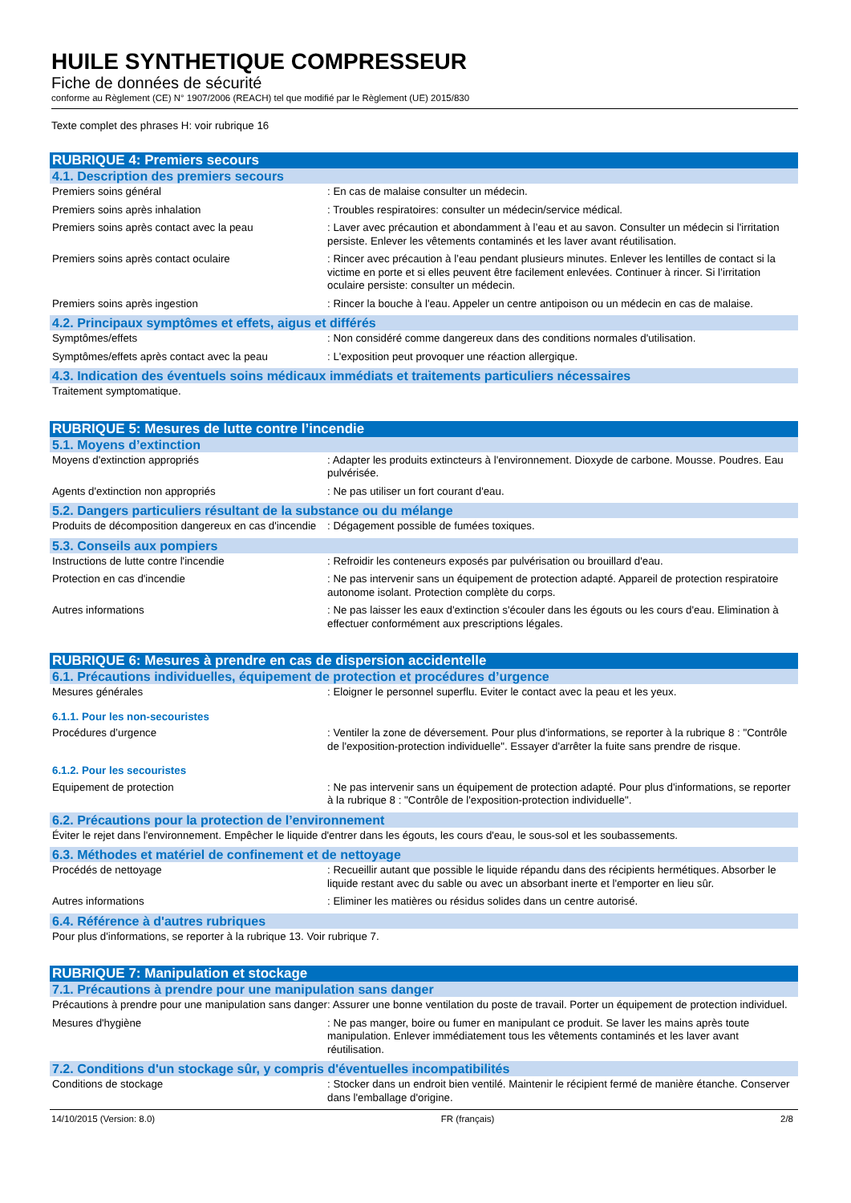HUILE SYNTHETIQUE COMPRESSEUR
Fiche de données de sécurité
conforme au Règlement (CE) N° 1907/2006 (REACH) tel que modifié par le Règlement (UE) 2015/830
Texte complet des phrases H: voir rubrique 16
RUBRIQUE 4: Premiers secours
4.1. Description des premiers secours
Premiers soins général : En cas de malaise consulter un médecin.
Premiers soins après inhalation : Troubles respiratoires: consulter un médecin/service médical.
Premiers soins après contact avec la peau : Laver avec précaution et abondamment à l’eau et au savon. Consulter un médecin si l'irritation persiste. Enlever les vêtements contaminés et les laver avant réutilisation.
Premiers soins après contact oculaire : Rincer avec précaution à l’eau pendant plusieurs minutes. Enlever les lentilles de contact si la victime en porte et si elles peuvent être facilement enlevées. Continuer à rincer. Si l’irritation oculaire persiste: consulter un médecin.
Premiers soins après ingestion : Rincer la bouche à l'eau. Appeler un centre antipoison ou un médecin en cas de malaise.
4.2. Principaux symptômes et effets, aigus et différés
Symptômes/effets : Non considéré comme dangereux dans des conditions normales d'utilisation.
Symptômes/effets après contact avec la peau
: L'exposition peut provoquer une réaction allergique.
4.3. Indication des éventuels soins médicaux immédiats et traitements particuliers nécessaires
Traitement symptomatique.
RUBRIQUE 5: Mesures de lutte contre l’incendie
5.1. Moyens d’extinction
Moyens d'extinction appropriés : Adapter les produits extincteurs à l'environnement. Dioxyde de carbone. Mousse. Poudres. Eau pulvérisée.
Agents d'extinction non appropriés : Ne pas utiliser un fort courant d'eau.
5.2. Dangers particuliers résultant de la substance ou du mélange
Produits de décomposition dangereux en cas d'incendie
: Dégagement possible de fumées toxiques.
5.3. Conseils aux pompiers
Instructions de lutte contre l'incendie : Refroidir les conteneurs exposés par pulvérisation ou brouillard d'eau.
Protection en cas d'incendie : Ne pas intervenir sans un équipement de protection adapté. Appareil de protection respiratoire autonome isolant. Protection complète du corps.
Autres informations : Ne pas laisser les eaux d'extinction s'écouler dans les égouts ou les cours d'eau. Elimination à effectuer conformément aux prescriptions légales.
RUBRIQUE 6: Mesures à prendre en cas de dispersion accidentelle
6.1. Précautions individuelles, équipement de protection et procédures d’urgence
Mesures générales : Eloigner le personnel superflu. Eviter le contact avec la peau et les yeux.
6.1.1. Pour les non-secouristes
Procédures d’urgence : Ventiler la zone de déversement. Pour plus d'informations, se reporter à la rubrique 8 : "Contrôle de l'exposition-protection individuelle". Essayer d'arrêter la fuite sans prendre de risque.
6.1.2. Pour les secouristes
Equipement de protection : Ne pas intervenir sans un équipement de protection adapté. Pour plus d'informations, se reporter à la rubrique 8 : "Contrôle de l'exposition-protection individuelle".
6.2. Précautions pour la protection de l’environnement
Éviter le rejet dans l'environnement. Empêcher le liquide d'entrer dans les égouts, les cours d'eau, le sous-sol et les soubassements.
6.3. Méthodes et matériel de confinement et de nettoyage
Procédés de nettoyage : Recueillir autant que possible le liquide répandu dans des récipients hermétiques. Absorber le liquide restant avec du sable ou avec un absorbant inerte et l'emporter en lieu sûr.
Autres informations : Eliminer les matières ou résidus solides dans un centre autorisé.
6.4. Référence à d'autres rubriques
Pour plus d'informations, se reporter à la rubrique 13. Voir rubrique 7.
RUBRIQUE 7: Manipulation et stockage
7.1. Précautions à prendre pour une manipulation sans danger
Précautions à prendre pour une manipulation sans danger
: Assurer une bonne ventilation du poste de travail. Porter un équipement de protection individuel.
Mesures d'hygiène : Ne pas manger, boire ou fumer en manipulant ce produit. Se laver les mains après toute manipulation. Enlever immédiatement tous les vêtements contaminés et les laver avant réutilisation.
7.2. Conditions d'un stockage sûr, y compris d'éventuelles incompatibilités
Conditions de stockage : Stocker dans un endroit bien ventilé. Maintenir le récipient fermé de manière étanche. Conserver dans l'emballage d'origine.
14/10/2015 (Version: 8.0) FR (français) 2/8